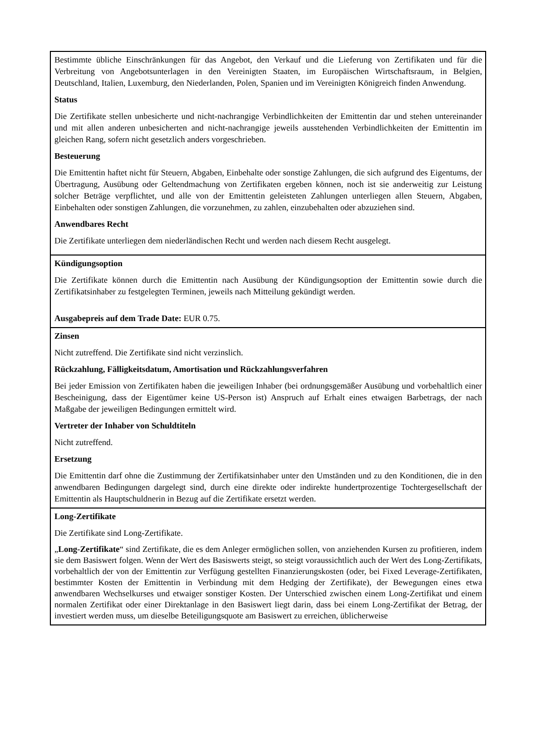| Bestimmte übliche Einschränkungen für das Angebot, den Verkauf und die Lieferung von Zertifikaten und für die Verbreitung von Angebotsunterlagen in den Vereinigten Staaten, im Europäischen Wirtschaftsraum, in Belgien, Deutschland, Italien, Luxemburg, den Niederlanden, Polen, Spanien und im Vereinigten Königreich finden Anwendung. Status Die Zertifikate stellen unbesicherte und nicht-nachrangige Verbindlichkeiten der Emittentin dar und stehen untereinander und mit allen anderen unbesicherten and nicht-nachrangige jeweils ausstehenden Verbindlichkeiten der Emittentin im gleichen Rang, sofern nicht gesetzlich anders vorgeschrieben. Besteuerung Die Emittentin haftet nicht für Steuern, Abgaben, Einbehalte oder sonstige Zahlungen, die sich aufgrund des Eigentums, der Übertragung, Ausübung oder Geltendmachung von Zertifikaten ergeben können, noch ist sie anderweitig zur Leistung solcher Beträge verpflichtet, und alle von der Emittentin geleisteten Zahlungen unterliegen allen Steuern, Abgaben, Einbehalten oder sonstigen Zahlungen, die vorzunehmen, zu zahlen, einzubehalten oder abzuziehen sind. Anwendbares Recht Die Zertifikate unterliegen dem niederländischen Recht und werden nach diesem Recht ausgelegt. |
| Kündigungsoption Die Zertifikate können durch die Emittentin nach Ausübung der Kündigungsoption der Emittentin sowie durch die Zertifikatsinhaber zu festgelegten Terminen, jeweils nach Mitteilung gekündigt werden. Ausgabepreis auf dem Trade Date: EUR 0.75. |
| Zinsen Nicht zutreffend. Die Zertifikate sind nicht verzinslich. Rückzahlung, Fälligkeitsdatum, Amortisation und Rückzahlungsverfahren Bei jeder Emission von Zertifikaten haben die jeweiligen Inhaber (bei ordnungsgemäßer Ausübung und vorbehaltlich einer Bescheinigung, dass der Eigentümer keine US-Person ist) Anspruch auf Erhalt eines etwaigen Barbetrags, der nach Maßgabe der jeweiligen Bedingungen ermittelt wird. Vertreter der Inhaber von Schuldtiteln Nicht zutreffend. Ersetzung Die Emittentin darf ohne die Zustimmung der Zertifikatsinhaber unter den Umständen und zu den Konditionen, die in den anwendbaren Bedingungen dargelegt sind, durch eine direkte oder indirekte hundertprozentige Tochtergesellschaft der Emittentin als Hauptschuldnerin in Bezug auf die Zertifikate ersetzt werden. |
| Long-Zertifikate Die Zertifikate sind Long-Zertifikate. „ Long-Zertifikate “ sind Zertifikate, die es dem Anleger ermöglichen sollen, von anziehenden Kursen zu profitieren, indem sie dem Basiswert folgen. Wenn der Wert des Basiswerts steigt, so steigt voraussichtlich auch der Wert des Long-Zertifikats, vorbehaltlich der von der Emittentin zur Verfügung gestellten Finanzierungskosten (oder, bei Fixed Leverage-Zertifikaten, bestimmter Kosten der Emittentin in Verbindung mit dem Hedging der Zertifikate), der Bewegungen eines etwa anwendbaren Wechselkurses und etwaiger sonstiger Kosten. Der Unterschied zwischen einem Long-Zertifikat und einem normalen Zertifikat oder einer Direktanlage in den Basiswert liegt darin, dass bei einem Long-Zertifikat der Betrag, der investiert werden muss, um dieselbe Beteiligungsquote am Basiswert zu erreichen, üblicherweise |